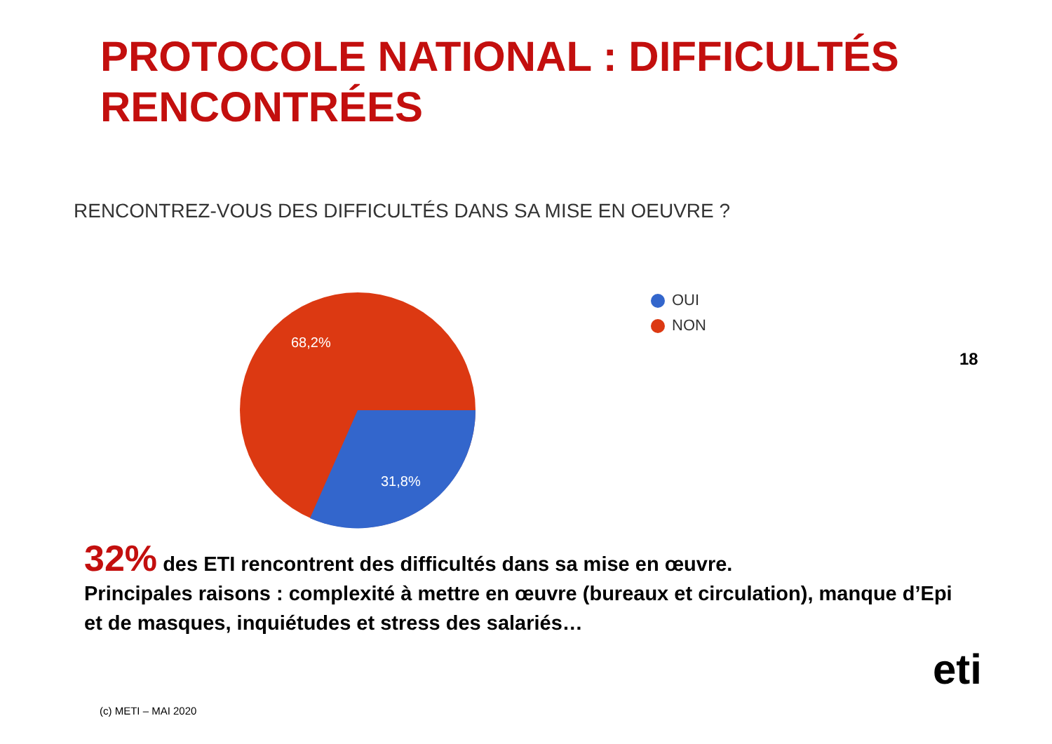PROTOCOLE NATIONAL : DIFFICULTÉS
RENCONTRÉES
RENCONTREZ-VOUS DES DIFFICULTÉS DANS SA MISE EN OEUVRE ?
68,2%
31,8%
OUI
NON
18
32% des ETI rencontrent des difficultés dans sa mise en œuvre.
Principales raisons : complexité à mettre en œuvre (bureaux et circulation), manque d’Epi et de masques, inquiétudes et stress des salariés…
eti
(c) METI – MAI 2020